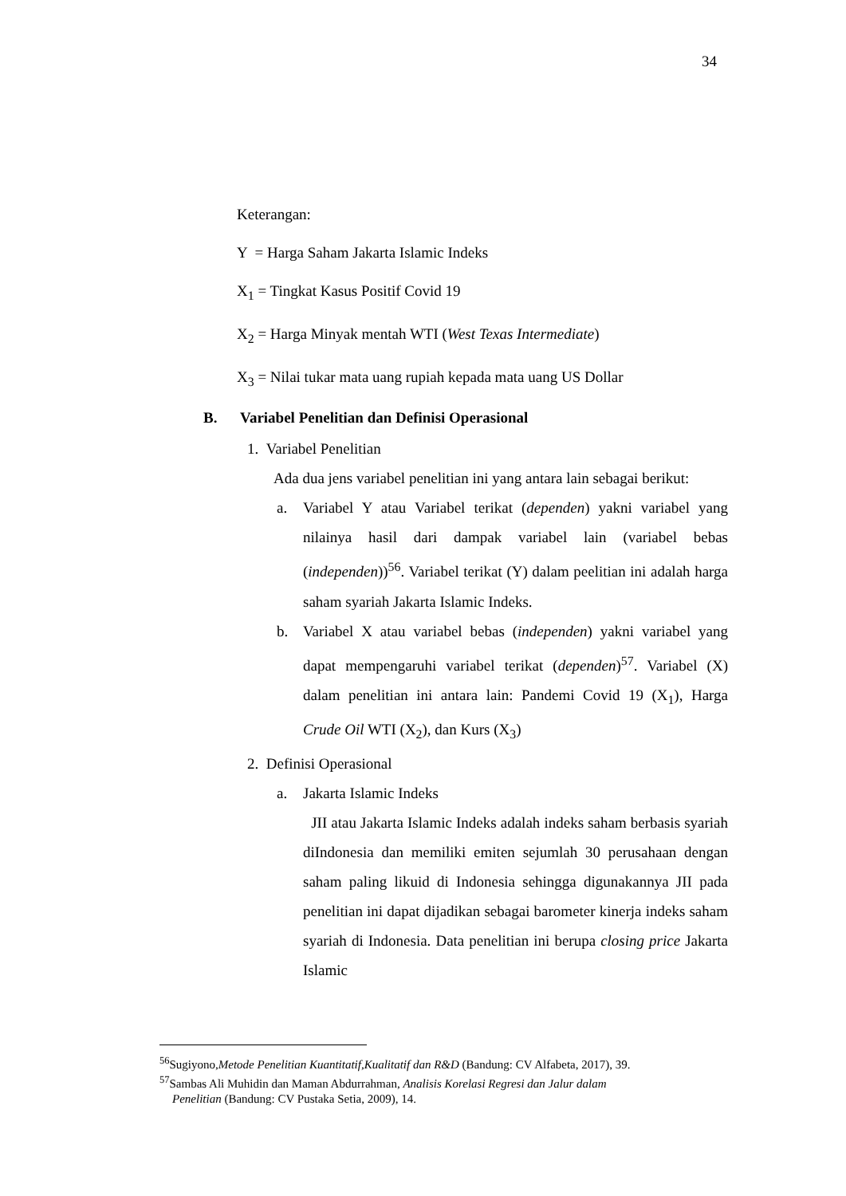34
Keterangan:
Y = Harga Saham Jakarta Islamic Indeks
X<sub>1</sub> = Tingkat Kasus Positif Covid 19
X<sub>2</sub> = Harga Minyak mentah WTI (West Texas Intermediate)
X<sub>3</sub> = Nilai tukar mata uang rupiah kepada mata uang US Dollar
B. Variabel Penelitian dan Definisi Operasional
1. Variabel Penelitian
Ada dua jens variabel penelitian ini yang antara lain sebagai berikut:
a. Variabel Y atau Variabel terikat (dependen) yakni variabel yang nilainya hasil dari dampak variabel lain (variabel bebas (independen))<sup>56</sup>. Variabel terikat (Y) dalam peelitian ini adalah harga saham syariah Jakarta Islamic Indeks.
b. Variabel X atau variabel bebas (independen) yakni variabel yang dapat mempengaruhi variabel terikat (dependen)<sup>57</sup>. Variabel (X) dalam penelitian ini antara lain: Pandemi Covid 19 (X<sub>1</sub>), Harga Crude Oil WTI (X<sub>2</sub>), dan Kurs (X<sub>3</sub>)
2. Definisi Operasional
a. Jakarta Islamic Indeks
JII atau Jakarta Islamic Indeks adalah indeks saham berbasis syariah diIndonesia dan memiliki emiten sejumlah 30 perusahaan dengan saham paling likuid di Indonesia sehingga digunakannya JII pada penelitian ini dapat dijadikan sebagai barometer kinerja indeks saham syariah di Indonesia. Data penelitian ini berupa closing price Jakarta Islamic
<sup>56</sup> Sugiyono,Metode Penelitian Kuantitatif,Kualitatif dan R&D (Bandung: CV Alfabeta, 2017), 39.
<sup>57</sup> Sambas Ali Muhidin dan Maman Abdurrahman, Analisis Korelasi Regresi dan Jalur dalam
Penelitian (Bandung: CV Pustaka Setia, 2009), 14.